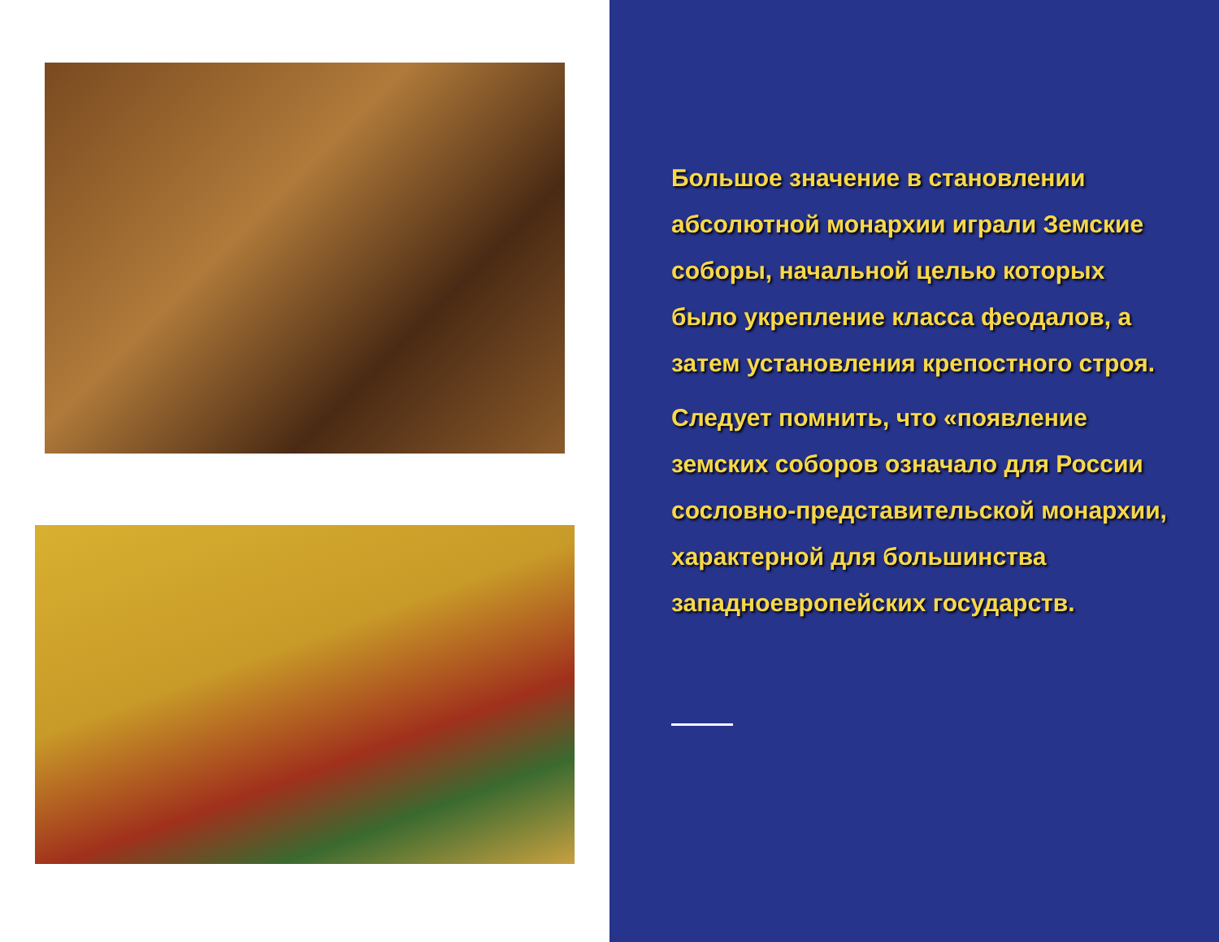Большое значение в становлении абсолютной монархии играли Земские соборы, начальной целью которых было укрепление класса феодалов, а затем установления крепостного строя.
Следует помнить, что «появление земских соборов означало для России сословно-представительской монархии, характерной для большинства западноевропейских государств.